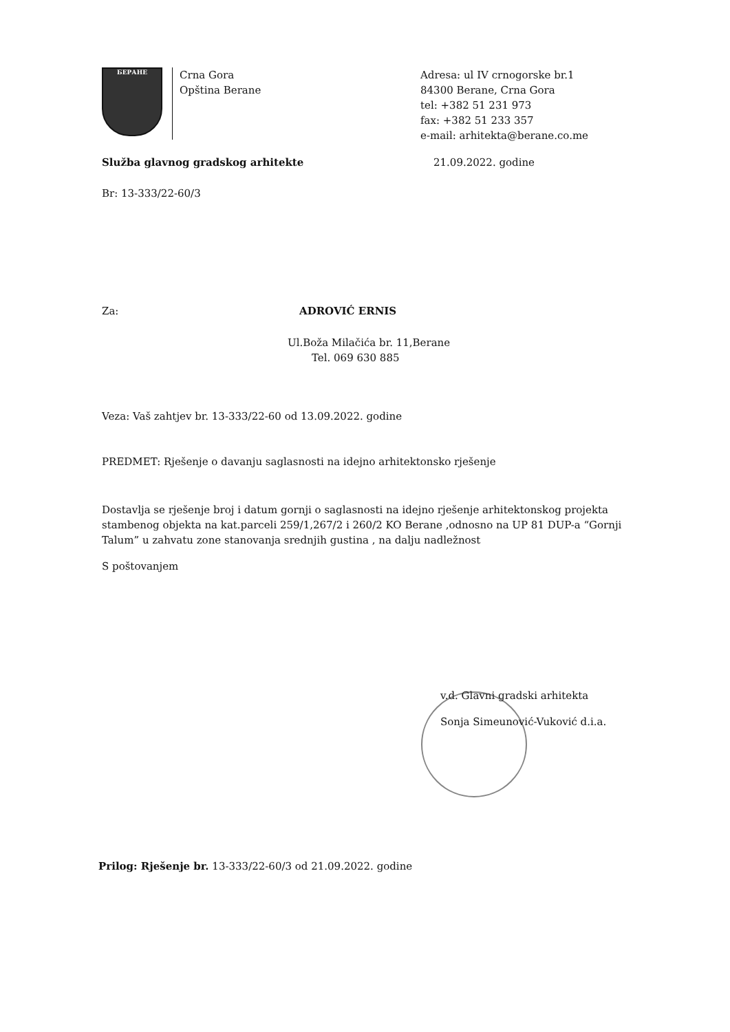БЕРАНЕ
Crna Gora
Opština Berane
Adresa: ul IV crnogorske br.1
84300 Berane, Crna Gora
tel: +382 51 231 973
fax: +382 51 233 357
e-mail: arhitekta@berane.co.me
Služba glavnog gradskog arhitekte 21.09.2022. godine
Br: 13-333/22-60/3
Za: ADROVIĆ ERNIS
Ul.Boža Milačića br. 11,Berane
Tel. 069 630 885
Veza: Vaš zahtjev br. 13-333/22-60 od 13.09.2022. godine
PREDMET: Rješenje o davanju saglasnosti na idejno arhitektonsko rješenje
Dostavlja se rješenje broj i datum gornji o saglasnosti na idejno rješenje arhitektonskog projekta stambenog objekta na kat.parceli 259/1,267/2 i 260/2 KO Berane ,odnosno na UP 81 DUP-a “Gornji Talum” u zahvatu zone stanovanja srednjih gustina , na dalju nadležnost
S poštovanjem
v.d. Glavni gradski arhitekta
Sonja Simeunović-Vuković d.i.a.
Prilog: Rješenje br. 13-333/22-60/3 od 21.09.2022. godine